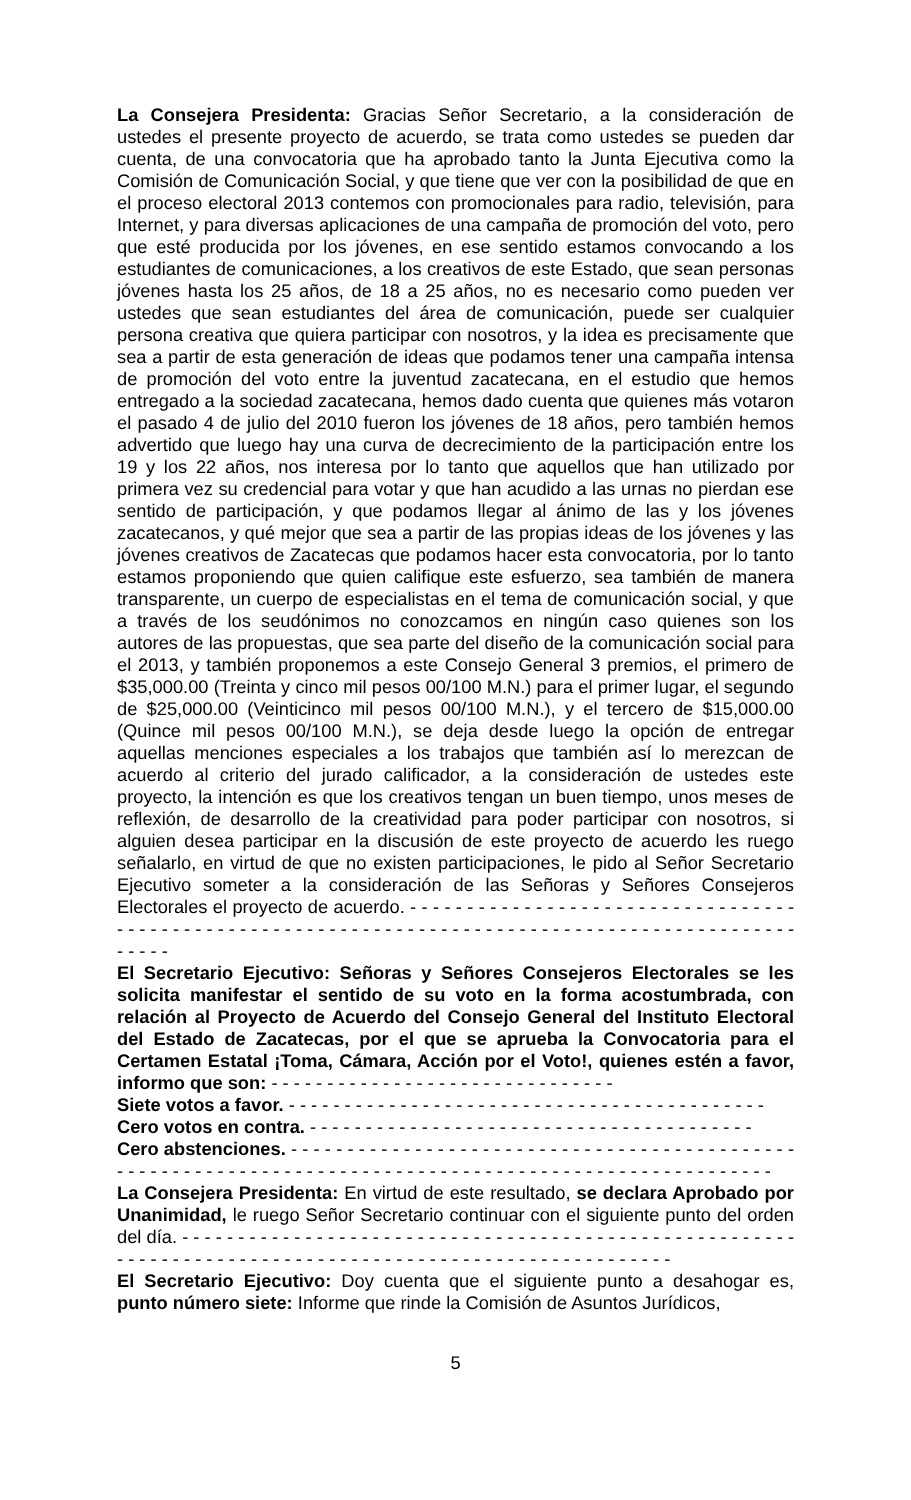La Consejera Presidenta: Gracias Señor Secretario, a la consideración de ustedes el presente proyecto de acuerdo, se trata como ustedes se pueden dar cuenta, de una convocatoria que ha aprobado tanto la Junta Ejecutiva como la Comisión de Comunicación Social, y que tiene que ver con la posibilidad de que en el proceso electoral 2013 contemos con promocionales para radio, televisión, para Internet, y para diversas aplicaciones de una campaña de promoción del voto, pero que esté producida por los jóvenes, en ese sentido estamos convocando a los estudiantes de comunicaciones, a los creativos de este Estado, que sean personas jóvenes hasta los 25 años, de 18 a 25 años, no es necesario como pueden ver ustedes que sean estudiantes del área de comunicación, puede ser cualquier persona creativa que quiera participar con nosotros, y la idea es precisamente que sea a partir de esta generación de ideas que podamos tener una campaña intensa de promoción del voto entre la juventud zacatecana, en el estudio que hemos entregado a la sociedad zacatecana, hemos dado cuenta que quienes más votaron el pasado 4 de julio del 2010 fueron los jóvenes de 18 años, pero también hemos advertido que luego hay una curva de decrecimiento de la participación entre los 19 y los 22 años, nos interesa por lo tanto que aquellos que han utilizado por primera vez su credencial para votar y que han acudido a las urnas no pierdan ese sentido de participación, y que podamos llegar al ánimo de las y los jóvenes zacatecanos, y qué mejor que sea a partir de las propias ideas de los jóvenes y las jóvenes creativos de Zacatecas que podamos hacer esta convocatoria, por lo tanto estamos proponiendo que quien califique este esfuerzo, sea también de manera transparente, un cuerpo de especialistas en el tema de comunicación social, y que a través de los seudónimos no conozcamos en ningún caso quienes son los autores de las propuestas, que sea parte del diseño de la comunicación social para el 2013, y también proponemos a este Consejo General 3 premios, el primero de $35,000.00 (Treinta y cinco mil pesos 00/100 M.N.) para el primer lugar, el segundo de $25,000.00 (Veinticinco mil pesos 00/100 M.N.), y el tercero de $15,000.00 (Quince mil pesos 00/100 M.N.), se deja desde luego la opción de entregar aquellas menciones especiales a los trabajos que también así lo merezcan de acuerdo al criterio del jurado calificador, a la consideración de ustedes este proyecto, la intención es que los creativos tengan un buen tiempo, unos meses de reflexión, de desarrollo de la creatividad para poder participar con nosotros, si alguien desea participar en la discusión de este proyecto de acuerdo les ruego señalarlo, en virtud de que no existen participaciones, le pido al Señor Secretario Ejecutivo someter a la consideración de las Señoras y Señores Consejeros Electorales el proyecto de acuerdo. - - - - - - - - - - - - - - - - - - - - - - - - - - - - - - - - - - - - - - - - - - - - - - - - - - - - - - - - - - - - - - - - - - - - - - - - - - - - - - - - - - - - - - - - - - - - - - - - - - - -
El Secretario Ejecutivo: Señoras y Señores Consejeros Electorales se les solicita manifestar el sentido de su voto en la forma acostumbrada, con relación al Proyecto de Acuerdo del Consejo General del Instituto Electoral del Estado de Zacatecas, por el que se aprueba la Convocatoria para el Certamen Estatal ¡Toma, Cámara, Acción por el Voto!, quienes estén a favor, informo que son: - - - - - - - - - - - - - - - - - - - - - - - - - - - - - - -
Siete votos a favor. - - - - - - - - - - - - - - - - - - - - - - - - - - - - - - - - - - - - - - - - - - -
Cero votos en contra. - - - - - - - - - - - - - - - - - - - - - - - - - - - - - - - - - - - - - - - -
Cero abstenciones. - - - - - - - - - - - - - - - - - - - - - - - - - - - - - - - - - - - - - - - - - - - - - - - - - - - - - - - - - - - - - - - - - - - - - - - - - - - - - - - - - - - - - - - - - - - - - - - - - - - - - - - -
La Consejera Presidenta: En virtud de este resultado, se declara Aprobado por Unanimidad, le ruego Señor Secretario continuar con el siguiente punto del orden del día. - - - - - - - - - - - - - - - - - - - - - - - - - - - - - - - - - - - - - - - - - - - - - - - - - - - - - - - - - - - - - - - - - - - - - - - - - - - - - - - - - - - - - - - - - - - - - - - - - - - - - - - - -
El Secretario Ejecutivo: Doy cuenta que el siguiente punto a desahogar es, punto número siete: Informe que rinde la Comisión de Asuntos Jurídicos,
5